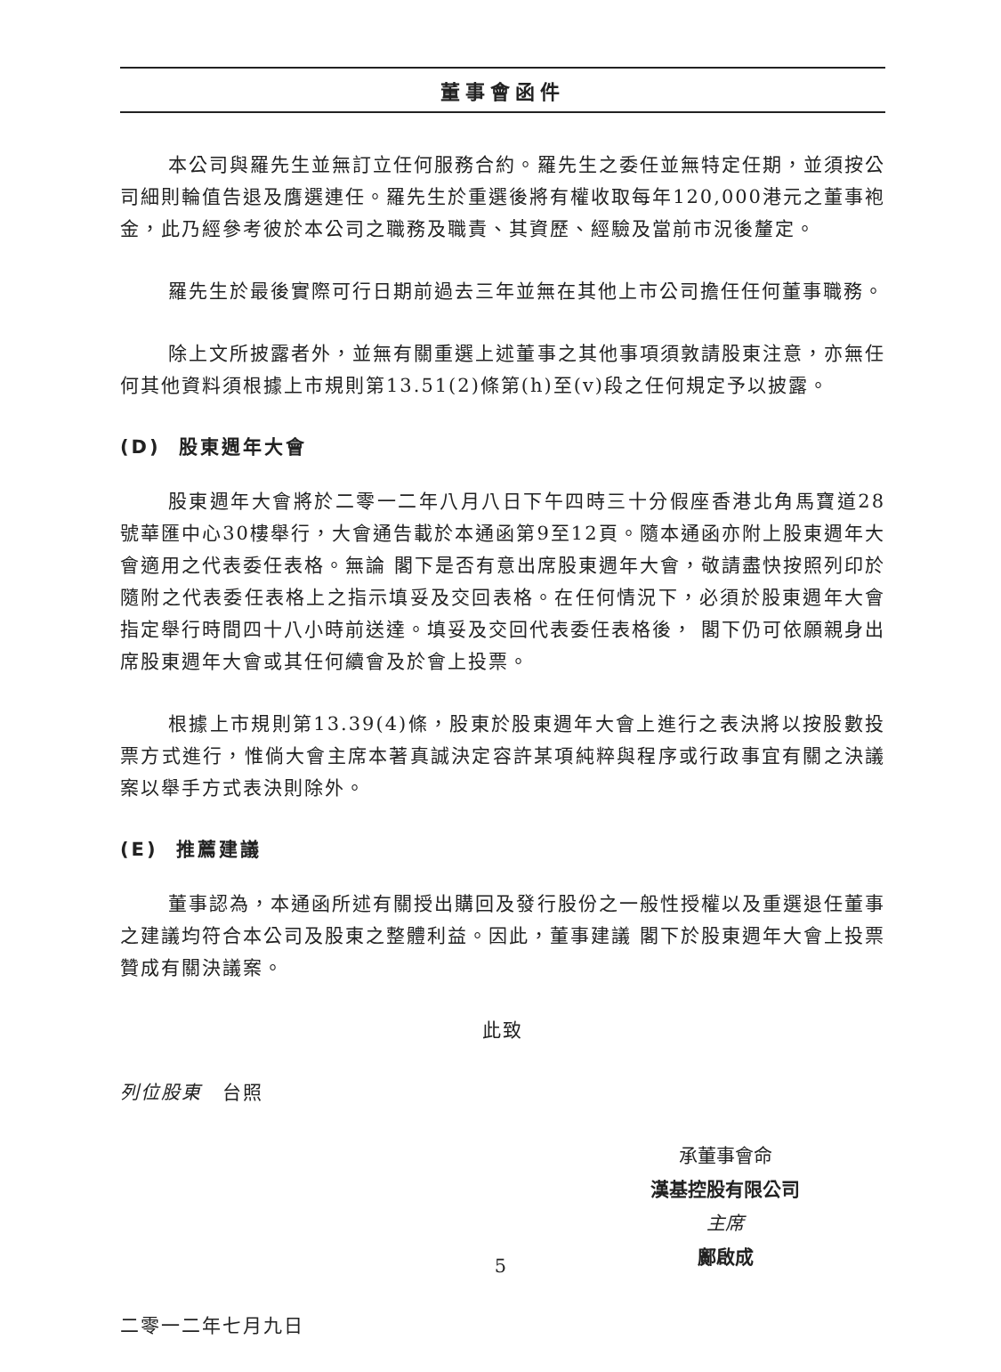董事會函件
本公司與羅先生並無訂立任何服務合約。羅先生之委任並無特定任期，並須按公司細則輪值告退及膺選連任。羅先生於重選後將有權收取每年120,000港元之董事袍金，此乃經參考彼於本公司之職務及職責、其資歷、經驗及當前市況後釐定。
羅先生於最後實際可行日期前過去三年並無在其他上市公司擔任任何董事職務。
除上文所披露者外，並無有關重選上述董事之其他事項須敦請股東注意，亦無任何其他資料須根據上市規則第13.51(2)條第(h)至(v)段之任何規定予以披露。
(D) 股東週年大會
股東週年大會將於二零一二年八月八日下午四時三十分假座香港北角馬寶道28號華匯中心30樓舉行，大會通告載於本通函第9至12頁。隨本通函亦附上股東週年大會適用之代表委任表格。無論 閣下是否有意出席股東週年大會，敬請盡快按照列印於隨附之代表委任表格上之指示填妥及交回表格。在任何情況下，必須於股東週年大會指定舉行時間四十八小時前送達。填妥及交回代表委任表格後， 閣下仍可依願親身出席股東週年大會或其任何續會及於會上投票。
根據上市規則第13.39(4)條，股東於股東週年大會上進行之表決將以按股數投票方式進行，惟倘大會主席本著真誠決定容許某項純粹與程序或行政事宜有關之決議案以舉手方式表決則除外。
(E) 推薦建議
董事認為，本通函所述有關授出購回及發行股份之一般性授權以及重選退任董事之建議均符合本公司及股東之整體利益。因此，董事建議 閣下於股東週年大會上投票贊成有關決議案。
此致
列位股東　台照
承董事會命
漢基控股有限公司
主席
鄺啟成
二零一二年七月九日
5